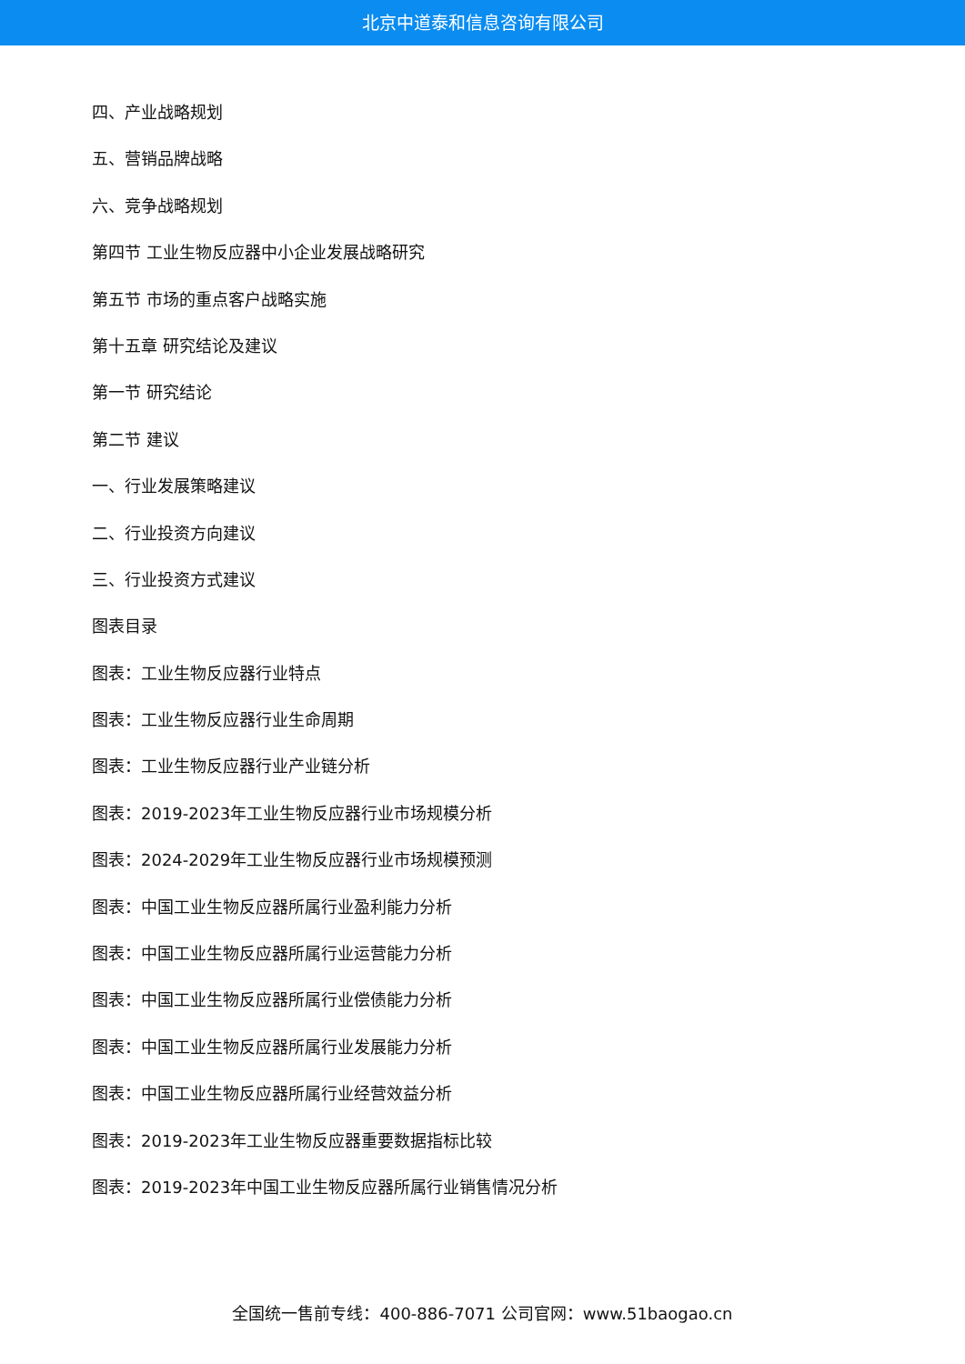北京中道泰和信息咨询有限公司
四、产业战略规划
五、营销品牌战略
六、竞争战略规划
第四节 工业生物反应器中小企业发展战略研究
第五节 市场的重点客户战略实施
第十五章 研究结论及建议
第一节 研究结论
第二节 建议
一、行业发展策略建议
二、行业投资方向建议
三、行业投资方式建议
图表目录
图表：工业生物反应器行业特点
图表：工业生物反应器行业生命周期
图表：工业生物反应器行业产业链分析
图表：2019-2023年工业生物反应器行业市场规模分析
图表：2024-2029年工业生物反应器行业市场规模预测
图表：中国工业生物反应器所属行业盈利能力分析
图表：中国工业生物反应器所属行业运营能力分析
图表：中国工业生物反应器所属行业偿债能力分析
图表：中国工业生物反应器所属行业发展能力分析
图表：中国工业生物反应器所属行业经营效益分析
图表：2019-2023年工业生物反应器重要数据指标比较
图表：2019-2023年中国工业生物反应器所属行业销售情况分析
全国统一售前专线：400-886-7071 公司官网：www.51baogao.cn